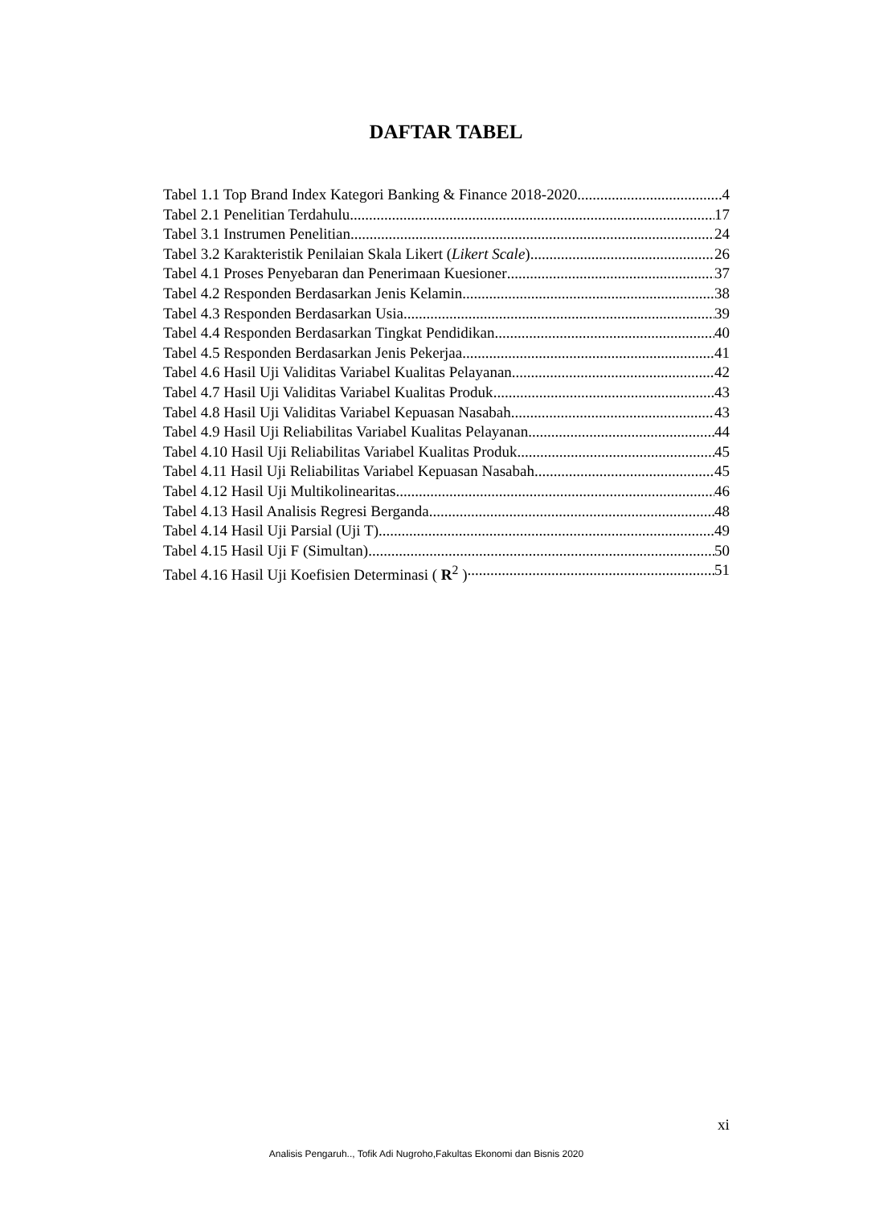DAFTAR TABEL
Tabel 1.1 Top Brand Index Kategori Banking & Finance 2018-2020 4
Tabel 2.1 Penelitian Terdahulu 17
Tabel 3.1 Instrumen Penelitian 24
Tabel 3.2 Karakteristik Penilaian Skala Likert (Likert Scale) 26
Tabel 4.1 Proses Penyebaran dan Penerimaan Kuesioner 37
Tabel 4.2 Responden Berdasarkan Jenis Kelamin 38
Tabel 4.3 Responden Berdasarkan Usia 39
Tabel 4.4 Responden Berdasarkan Tingkat Pendidikan 40
Tabel 4.5 Responden Berdasarkan Jenis Pekerjaa 41
Tabel 4.6 Hasil Uji Validitas Variabel Kualitas Pelayanan 42
Tabel 4.7 Hasil Uji Validitas Variabel Kualitas Produk 43
Tabel 4.8 Hasil Uji Validitas Variabel Kepuasan Nasabah 43
Tabel 4.9 Hasil Uji Reliabilitas Variabel Kualitas Pelayanan 44
Tabel 4.10 Hasil Uji Reliabilitas Variabel Kualitas Produk 45
Tabel 4.11 Hasil Uji Reliabilitas Variabel Kepuasan Nasabah 45
Tabel 4.12 Hasil Uji Multikolinearitas 46
Tabel 4.13 Hasil Analisis Regresi Berganda 48
Tabel 4.14 Hasil Uji Parsial (Uji T) 49
Tabel 4.15 Hasil Uji F (Simultan) 50
Tabel 4.16 Hasil Uji Koefisien Determinasi ( R<sup>2</sup> ) 51
xi
Analisis Pengaruh.., Tofik Adi Nugroho,Fakultas Ekonomi dan Bisnis 2020